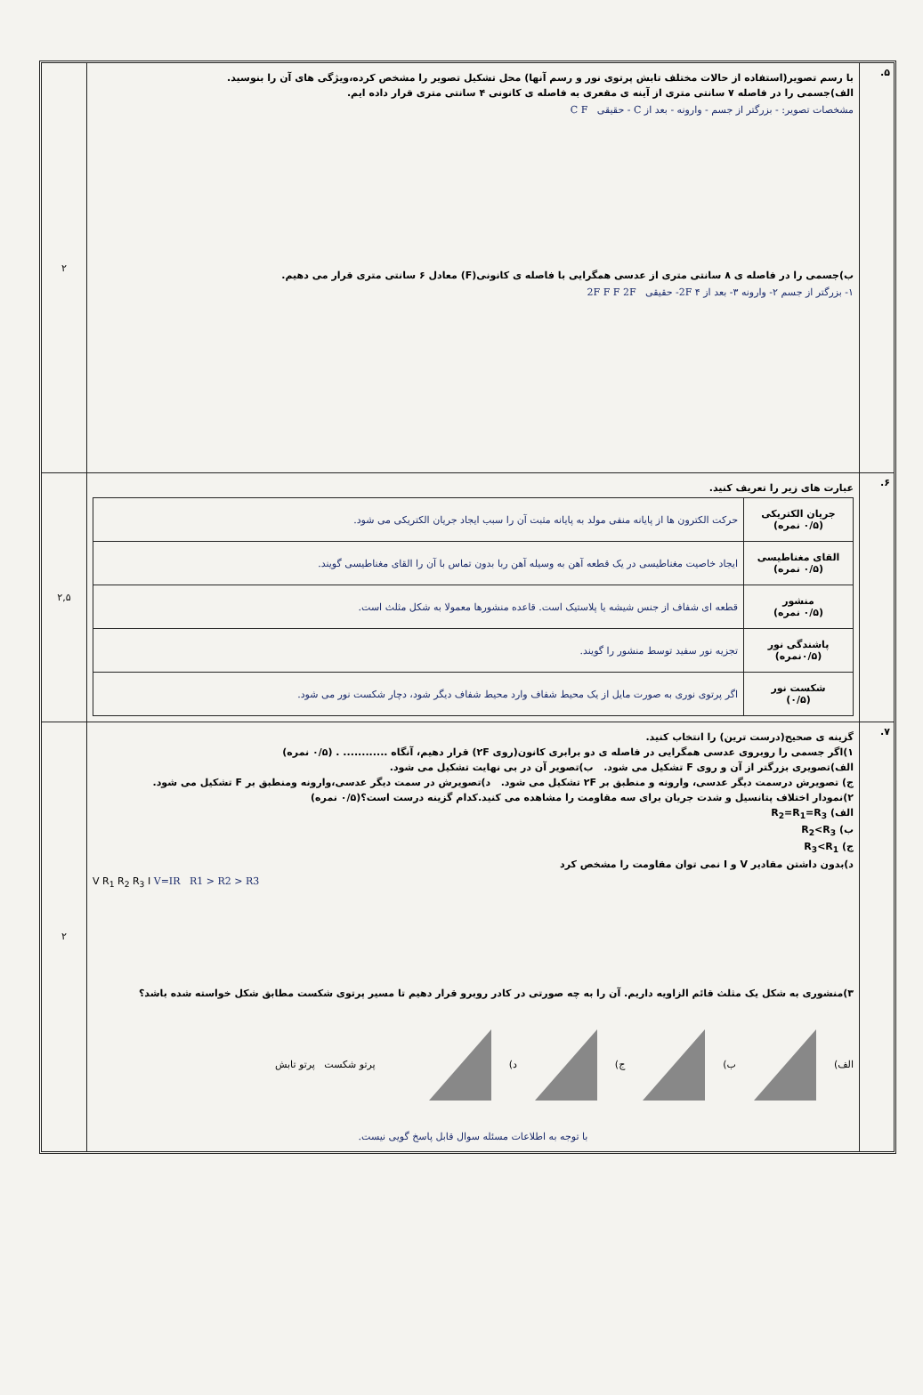۵.
با رسم تصویر(استفاده از حالات مختلف تابش پرتوی نور و رسم آنها) محل تشکیل تصویر را مشخص کرده،ویژگی های آن را بنوسید.
الف)جسمی را در فاصله ۷ سانتی متری از آینه ی مقعری به فاصله ی کانونی ۴ سانتی متری قرار داده ایم.
مشخصات تصویر: - بزرگتر از جسم - وارونه - بعد از C - حقیقی C F
ب)جسمی را در فاصله ی ۸ سانتی متری از عدسی همگرایی با فاصله ی کانونی(F) معادل ۶ سانتی متری قرار می دهیم.
۱- بزرگتر از جسم ۲- وارونه ۳- بعد از 2F ۴- حقیقی 2F F F 2F
۲
۶.
عبارت های زیر را تعریف کنید.
| جریان الکتریکی (۰/۵ نمره) | حرکت الکترون ها از پایانه منفی مولد به پایانه مثبت آن را سبب ایجاد جریان الکتریکی می شود. |
| القای مغناطیسی (۰/۵ نمره) | ایجاد خاصیت مغناطیسی در یک قطعه آهن به وسیله آهن ربا بدون تماس با آن را القای مغناطیسی گویند. |
| منشور (۰/۵ نمره) | قطعه ای شفاف از جنس شیشه یا پلاستیک است. قاعده منشورها معمولا به شکل مثلث است. |
| پاشندگی نور (۰/۵نمره) | تجزیه نور سفید توسط منشور را گویند. |
| شکست نور (۰/۵) | اگر پرتوی نوری به صورت مایل از یک محیط شفاف وارد محیط شفاف دیگر شود، دچار شکست نور می شود. |
۲,۵
۷.
گزینه ی صحیح(درست ترین) را انتخاب کنید.
۱)اگر جسمی را روبروی عدسی همگرایی در فاصله ی دو برابری کانون(روی ۲F) قرار دهیم، آنگاه ............ . (۰/۵ نمره)
الف)تصویری بزرگتر از آن و روی F تشکیل می شود. ب)تصویر آن در بی نهایت تشکیل می شود.
ج) تصویرش درسمت دیگر عدسی، وارونه و منطبق بر ۲F تشکیل می شود. د)تصویرش در سمت دیگر عدسی،وارونه ومنطبق بر F تشکیل می شود.
۲)نمودار اختلاف پتانسیل و شدت جریان برای سه مقاومت را مشاهده می کنید.کدام گزینه درست است؟(۰/۵ نمره)
الف) R<sub>2</sub>=R<sub>1</sub>=R<sub>3</sub>
ب) R<sub>2</sub><R<sub>3</sub>
ج) R<sub>3</sub><R<sub>1</sub>
د)بدون داشتن مقادیر V و I نمی توان مقاومت را مشخص کرد
V R<sub>1</sub> R<sub>2</sub> R<sub>3</sub> I V=IR R1 > R2 > R3
۳)منشوری به شکل یک مثلث قائم الزاویه داریم. آن را به چه صورتی در کادر روبرو قرار دهیم تا مسیر پرتوی شکست مطابق شکل خواسته شده باشد؟
الف) ب) ج) د) پرتو شکست پرتو تابش
با توجه به اطلاعات مسئله سوال قابل پاسخ گویی نیست.
۲